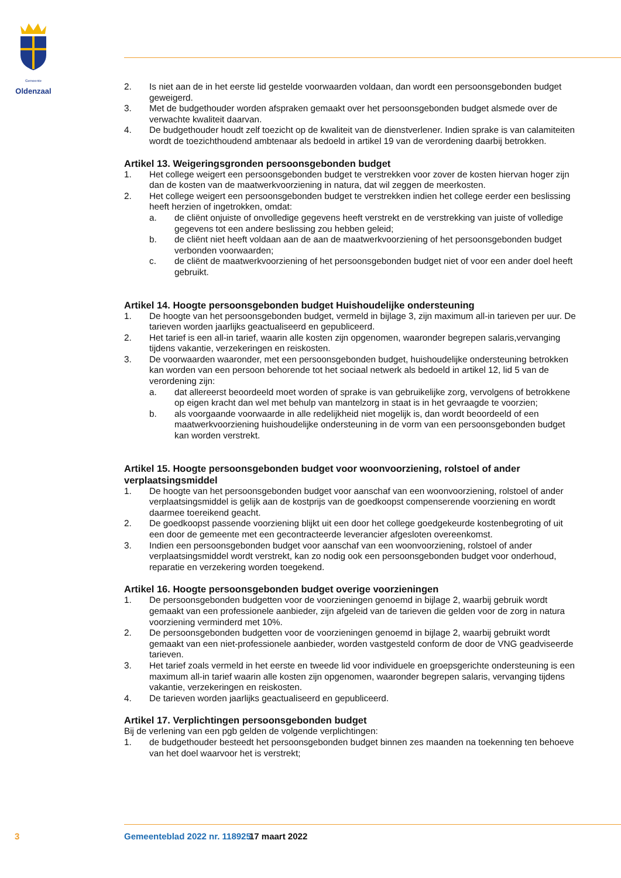Gemeente
Oldenzaal
2. Is niet aan de in het eerste lid gestelde voorwaarden voldaan, dan wordt een persoonsgebonden budget geweigerd.
3. Met de budgethouder worden afspraken gemaakt over het persoonsgebonden budget alsmede over de verwachte kwaliteit daarvan.
4. De budgethouder houdt zelf toezicht op de kwaliteit van de dienstverlener. Indien sprake is van calamiteiten wordt de toezichthoudend ambtenaar als bedoeld in artikel 19 van de verordening daarbij betrokken.
Artikel 13. Weigeringsgronden persoonsgebonden budget
1. Het college weigert een persoonsgebonden budget te verstrekken voor zover de kosten hiervan hoger zijn dan de kosten van de maatwerkvoorziening in natura, dat wil zeggen de meerkosten.
2. Het college weigert een persoonsgebonden budget te verstrekken indien het college eerder een beslissing heeft herzien of ingetrokken, omdat:
a. de cliënt onjuiste of onvolledige gegevens heeft verstrekt en de verstrekking van juiste of volledige gegevens tot een andere beslissing zou hebben geleid;
b. de cliënt niet heeft voldaan aan de aan de maatwerkvoorziening of het persoonsgebonden budget verbonden voorwaarden;
c. de cliënt de maatwerkvoorziening of het persoonsgebonden budget niet of voor een ander doel heeft gebruikt.
Artikel 14. Hoogte persoonsgebonden budget Huishoudelijke ondersteuning
1. De hoogte van het persoonsgebonden budget, vermeld in bijlage 3, zijn maximum all-in tarieven per uur. De tarieven worden jaarlijks geactualiseerd en gepubliceerd.
2. Het tarief is een all-in tarief, waarin alle kosten zijn opgenomen, waaronder begrepen salaris,vervanging tijdens vakantie, verzekeringen en reiskosten.
3. De voorwaarden waaronder, met een persoonsgebonden budget, huishoudelijke ondersteuning betrokken kan worden van een persoon behorende tot het sociaal netwerk als bedoeld in artikel 12, lid 5 van de verordening zijn:
a. dat allereerst beoordeeld moet worden of sprake is van gebruikelijke zorg, vervolgens of betrokkene op eigen kracht dan wel met behulp van mantelzorg in staat is in het gevraagde te voorzien;
b. als voorgaande voorwaarde in alle redelijkheid niet mogelijk is, dan wordt beoordeeld of een maatwerkvoorziening huishoudelijke ondersteuning in de vorm van een persoonsgebonden budget kan worden verstrekt.
Artikel 15. Hoogte persoonsgebonden budget voor woonvoorziening, rolstoel of ander verplaatsingsmiddel
1. De hoogte van het persoonsgebonden budget voor aanschaf van een woonvoorziening, rolstoel of ander verplaatsingsmiddel is gelijk aan de kostprijs van de goedkoopst compenserende voorziening en wordt daarmee toereikend geacht.
2. De goedkoopst passende voorziening blijkt uit een door het college goedgekeurde kostenbegroting of uit een door de gemeente met een gecontracteerde leverancier afgesloten overeenkomst.
3. Indien een persoonsgebonden budget voor aanschaf van een woonvoorziening, rolstoel of ander verplaatsingsmiddel wordt verstrekt, kan zo nodig ook een persoonsgebonden budget voor onderhoud, reparatie en verzekering worden toegekend.
Artikel 16. Hoogte persoonsgebonden budget overige voorzieningen
1. De persoonsgebonden budgetten voor de voorzieningen genoemd in bijlage 2, waarbij gebruik wordt gemaakt van een professionele aanbieder, zijn afgeleid van de tarieven die gelden voor de zorg in natura voorziening verminderd met 10%.
2. De persoonsgebonden budgetten voor de voorzieningen genoemd in bijlage 2, waarbij gebruikt wordt gemaakt van een niet-professionele aanbieder, worden vastgesteld conform de door de VNG geadviseerde tarieven.
3. Het tarief zoals vermeld in het eerste en tweede lid voor individuele en groepsgerichte ondersteuning is een maximum all-in tarief waarin alle kosten zijn opgenomen, waaronder begrepen salaris, vervanging tijdens vakantie, verzekeringen en reiskosten.
4. De tarieven worden jaarlijks geactualiseerd en gepubliceerd.
Artikel 17. Verplichtingen persoonsgebonden budget
Bij de verlening van een pgb gelden de volgende verplichtingen:
1. de budgethouder besteedt het persoonsgebonden budget binnen zes maanden na toekenning ten behoeve van het doel waarvoor het is verstrekt;
3 Gemeenteblad 2022 nr. 118925 17 maart 2022